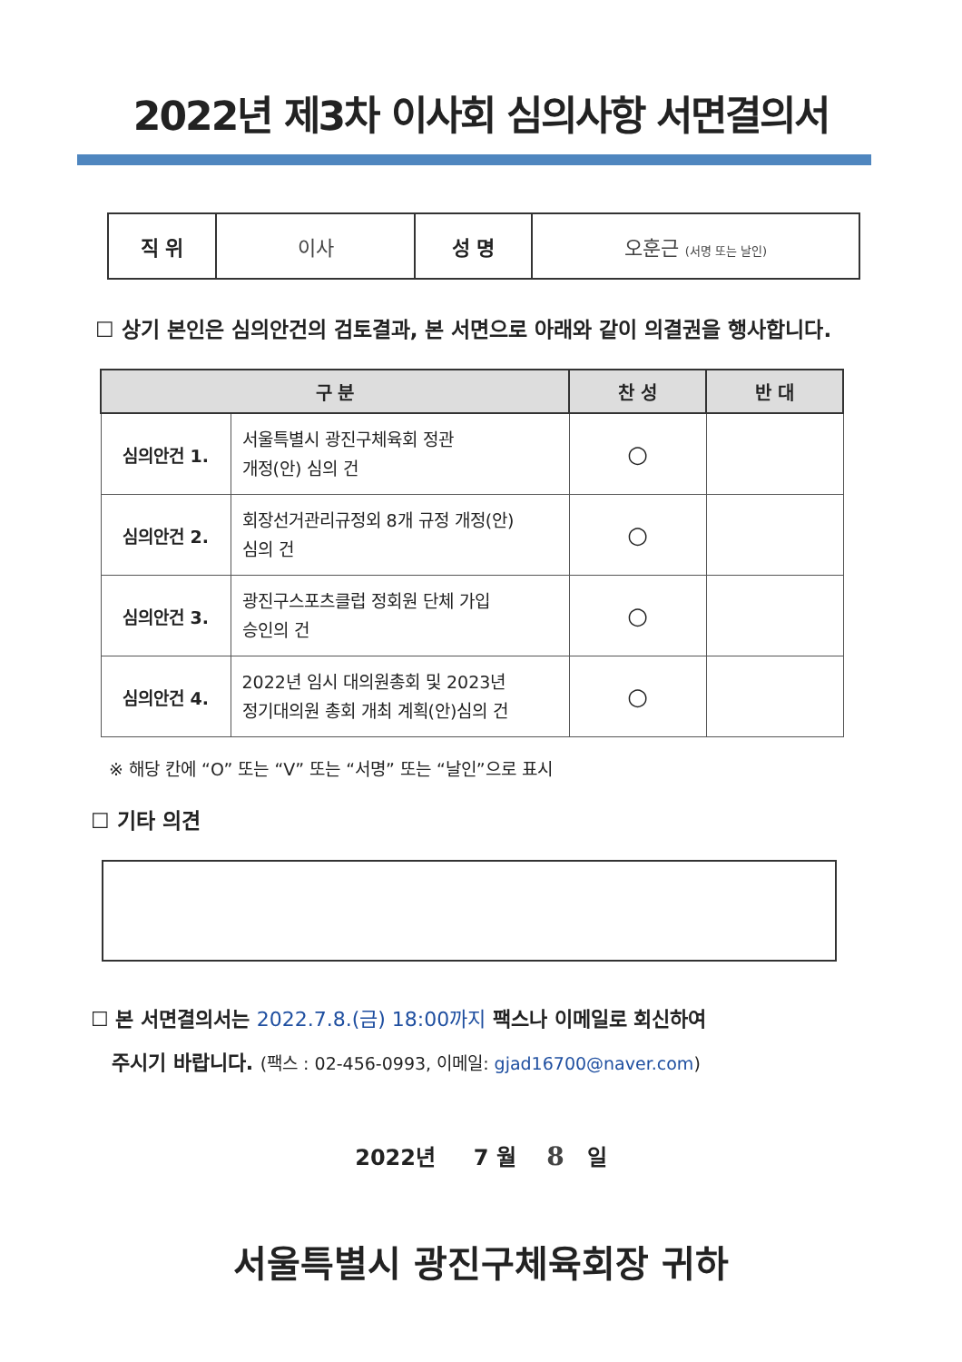2022년 제3차 이사회 심의사항 서면결의서
| 직 위 | 이사 | 성 명 | 오훈근 (서명 또는 날인) |
☐ 상기 본인은 심의안건의 검토결과, 본 서면으로 아래와 같이 의결권을 행사합니다.
| 구 분 | | 찬 성 | 반 대 |
| --- | --- | --- | --- |
| 심의안건 1. | 서울특별시 광진구체육회 정관 개정(안) 심의 건 | ○ | |
| 심의안건 2. | 회장선거관리규정외 8개 규정 개정(안) 심의 건 | ○ | |
| 심의안건 3. | 광진구스포츠클럽 정회원 단체 가입 승인의 건 | ○ | |
| 심의안건 4. | 2022년 임시 대의원총회 및 2023년 정기대의원 총회 개최 계획(안)심의 건 | ○ | |
※ 해당 칸에 “O” 또는 “V” 또는 “서명” 또는 “날인”으로 표시
☐ 기타 의견
☐ 본 서면결의서는 2022.7.8.(금) 18:00까지 팩스나 이메일로 회신하여
주시기 바랍니다. (팩스 : 02-456-0993, 이메일: gjad16700@naver.com)
2022년 7 월 8 일
서울특별시 광진구체육회장 귀하